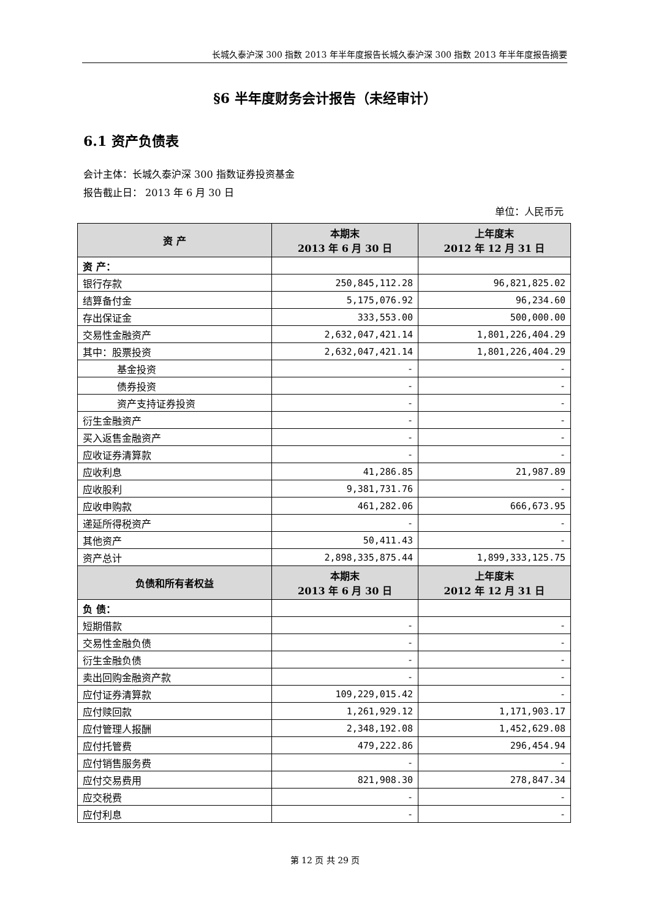长城久泰沪深 300 指数 2013 年半年度报告长城久泰沪深 300 指数 2013 年半年度报告摘要
§6 半年度财务会计报告（未经审计）
6.1 资产负债表
会计主体：长城久泰沪深 300 指数证券投资基金
报告截止日： 2013 年 6 月 30 日
单位：人民币元
| 资 产 | 本期末 2013 年 6 月 30 日 | 上年度末 2012 年 12 月 31 日 |
| --- | --- | --- |
| 资 产： | | |
| 银行存款 | 250,845,112.28 | 96,821,825.02 |
| 结算备付金 | 5,175,076.92 | 96,234.60 |
| 存出保证金 | 333,553.00 | 500,000.00 |
| 交易性金融资产 | 2,632,047,421.14 | 1,801,226,404.29 |
| 其中：股票投资 | 2,632,047,421.14 | 1,801,226,404.29 |
| 基金投资 | - | - |
| 债券投资 | - | - |
| 资产支持证券投资 | - | - |
| 衍生金融资产 | - | - |
| 买入返售金融资产 | - | - |
| 应收证券清算款 | - | - |
| 应收利息 | 41,286.85 | 21,987.89 |
| 应收股利 | 9,381,731.76 | - |
| 应收申购款 | 461,282.06 | 666,673.95 |
| 递延所得税资产 | - | - |
| 其他资产 | 50,411.43 | - |
| 资产总计 | 2,898,335,875.44 | 1,899,333,125.75 |
| 负债和所有者权益 | 本期末 2013 年 6 月 30 日 | 上年度末 2012 年 12 月 31 日 |
| 负 债： | | |
| 短期借款 | - | - |
| 交易性金融负债 | - | - |
| 衍生金融负债 | - | - |
| 卖出回购金融资产款 | - | - |
| 应付证券清算款 | 109,229,015.42 | - |
| 应付赎回款 | 1,261,929.12 | 1,171,903.17 |
| 应付管理人报酬 | 2,348,192.08 | 1,452,629.08 |
| 应付托管费 | 479,222.86 | 296,454.94 |
| 应付销售服务费 | - | - |
| 应付交易费用 | 821,908.30 | 278,847.34 |
| 应交税费 | - | - |
| 应付利息 | - | - |
第 12 页 共 29 页